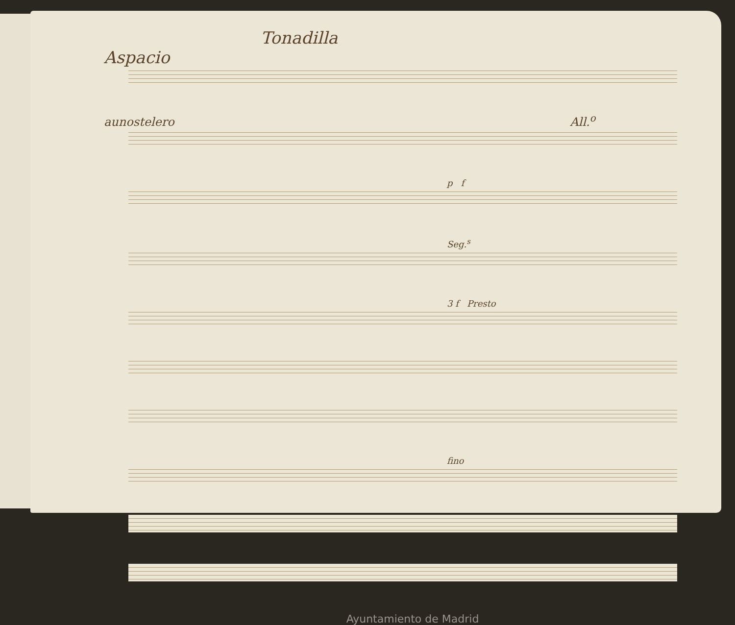Tonadilla
Aspacio
aunostelero All.<sup>o</sup>
p f
Seg.<sup>s</sup>
3 f Presto
fino
Ayuntamiento de Madrid